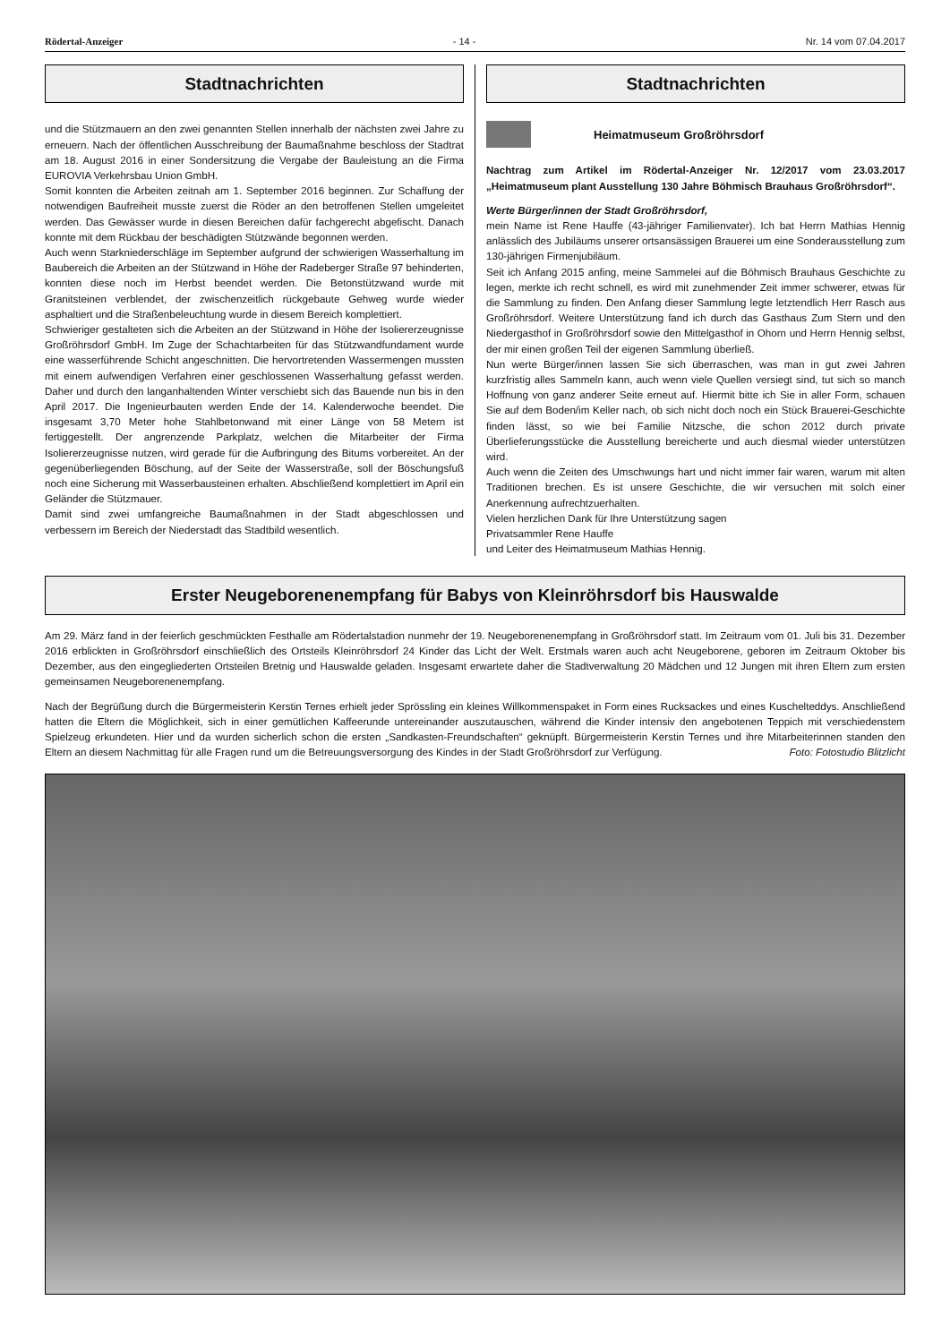Rödertal-Anzeiger - 14 - Nr. 14 vom 07.04.2017
Stadtnachrichten
und die Stützmauern an den zwei genannten Stellen innerhalb der nächsten zwei Jahre zu erneuern. Nach der öffentlichen Ausschreibung der Baumaßnahme beschloss der Stadtrat am 18. August 2016 in einer Sondersitzung die Vergabe der Bauleistung an die Firma EUROVIA Verkehrsbau Union GmbH.
Somit konnten die Arbeiten zeitnah am 1. September 2016 beginnen. Zur Schaffung der notwendigen Baufreiheit musste zuerst die Röder an den betroffenen Stellen umgeleitet werden. Das Gewässer wurde in diesen Bereichen dafür fachgerecht abgefischt. Danach konnte mit dem Rückbau der beschädigten Stützwände begonnen werden.
Auch wenn Starkniederschläge im September aufgrund der schwierigen Wasserhaltung im Baubereich die Arbeiten an der Stützwand in Höhe der Radeberger Straße 97 behinderten, konnten diese noch im Herbst beendet werden. Die Betonstützwand wurde mit Granitsteinen verblendet, der zwischenzeitlich rückgebaute Gehweg wurde wieder asphaltiert und die Straßenbeleuchtung wurde in diesem Bereich komplettiert.
Schwieriger gestalteten sich die Arbeiten an der Stützwand in Höhe der Isoliererzeugnisse Großröhrsdorf GmbH. Im Zuge der Schachtarbeiten für das Stützwandfundament wurde eine wasserführende Schicht angeschnitten. Die hervortretenden Wassermengen mussten mit einem aufwendigen Verfahren einer geschlossenen Wasserhaltung gefasst werden. Daher und durch den langanhaltenden Winter verschiebt sich das Bauende nun bis in den April 2017. Die Ingenieurbauten werden Ende der 14. Kalenderwoche beendet. Die insgesamt 3,70 Meter hohe Stahlbetonwand mit einer Länge von 58 Metern ist fertiggestellt. Der angrenzende Parkplatz, welchen die Mitarbeiter der Firma Isoliererzeugnisse nutzen, wird gerade für die Aufbringung des Bitums vorbereitet. An der gegenüberliegenden Böschung, auf der Seite der Wasserstraße, soll der Böschungsfuß noch eine Sicherung mit Wasserbausteinen erhalten. Abschließend komplettiert im April ein Geländer die Stützmauer.
Damit sind zwei umfangreiche Baumaßnahmen in der Stadt abgeschlossen und verbessern im Bereich der Niederstadt das Stadtbild wesentlich.
Stadtnachrichten
Heimatmuseum Großröhrsdorf
Nachtrag zum Artikel im Rödertal-Anzeiger Nr. 12/2017 vom 23.03.2017 „Heimatmuseum plant Ausstellung 130 Jahre Böhmisch Brauhaus Großröhrsdorf“.
Werte Bürger/innen der Stadt Großröhrsdorf,
mein Name ist Rene Hauffe (43-jähriger Familienvater). Ich bat Herrn Mathias Hennig anlässlich des Jubiläums unserer ortsansässigen Brauerei um eine Sonderausstellung zum 130-jährigen Firmenjubiläum.
Seit ich Anfang 2015 anfing, meine Sammelei auf die Böhmisch Brauhaus Geschichte zu legen, merkte ich recht schnell, es wird mit zunehmender Zeit immer schwerer, etwas für die Sammlung zu finden. Den Anfang dieser Sammlung legte letztendlich Herr Rasch aus Großröhrsdorf. Weitere Unterstützung fand ich durch das Gasthaus Zum Stern und den Niedergasthof in Großröhrsdorf sowie den Mittelgasthof in Ohorn und Herrn Hennig selbst, der mir einen großen Teil der eigenen Sammlung überließ.
Nun werte Bürger/innen lassen Sie sich überraschen, was man in gut zwei Jahren kurzfristig alles Sammeln kann, auch wenn viele Quellen versiegt sind, tut sich so manch Hoffnung von ganz anderer Seite erneut auf. Hiermit bitte ich Sie in aller Form, schauen Sie auf dem Boden/im Keller nach, ob sich nicht doch noch ein Stück Brauerei-Geschichte finden lässt, so wie bei Familie Nitzsche, die schon 2012 durch private Überlieferungsstücke die Ausstellung bereicherte und auch diesmal wieder unterstützen wird.
Auch wenn die Zeiten des Umschwungs hart und nicht immer fair waren, warum mit alten Traditionen brechen. Es ist unsere Geschichte, die wir versuchen mit solch einer Anerkennung aufrechtzuerhalten.
Vielen herzlichen Dank für Ihre Unterstützung sagen
Privatsammler Rene Hauffe
und Leiter des Heimatmuseum Mathias Hennig.
Erster Neugeborenenempfang für Babys von Kleinröhrsdorf bis Hauswalde
Am 29. März fand in der feierlich geschmückten Festhalle am Rödertalstadion nunmehr der 19. Neugeborenenempfang in Großröhrsdorf statt. Im Zeitraum vom 01. Juli bis 31. Dezember 2016 erblickten in Großröhrsdorf einschließlich des Ortsteils Kleinröhrsdorf 24 Kinder das Licht der Welt. Erstmals waren auch acht Neugeborene, geboren im Zeitraum Oktober bis Dezember, aus den eingegliederten Ortsteilen Bretnig und Hauswalde geladen. Insgesamt erwartete daher die Stadtverwaltung 20 Mädchen und 12 Jungen mit ihren Eltern zum ersten gemeinsamen Neugeborenenempfang.
Nach der Begrüßung durch die Bürgermeisterin Kerstin Ternes erhielt jeder Sprössling ein kleines Willkommenspaket in Form eines Rucksackes und eines Kuschelteddys. Anschließend hatten die Eltern die Möglichkeit, sich in einer gemütlichen Kaffeerunde untereinander auszutauschen, während die Kinder intensiv den angebotenen Teppich mit verschiedenstem Spielzeug erkundeten. Hier und da wurden sicherlich schon die ersten „Sandkasten-Freundschaften“ geknüpft. Bürgermeisterin Kerstin Ternes und ihre Mitarbeiterinnen standen den Eltern an diesem Nachmittag für alle Fragen rund um die Betreuungsversorgung des Kindes in der Stadt Großröhrsdorf zur Verfügung. Foto: Fotostudio Blitzlicht